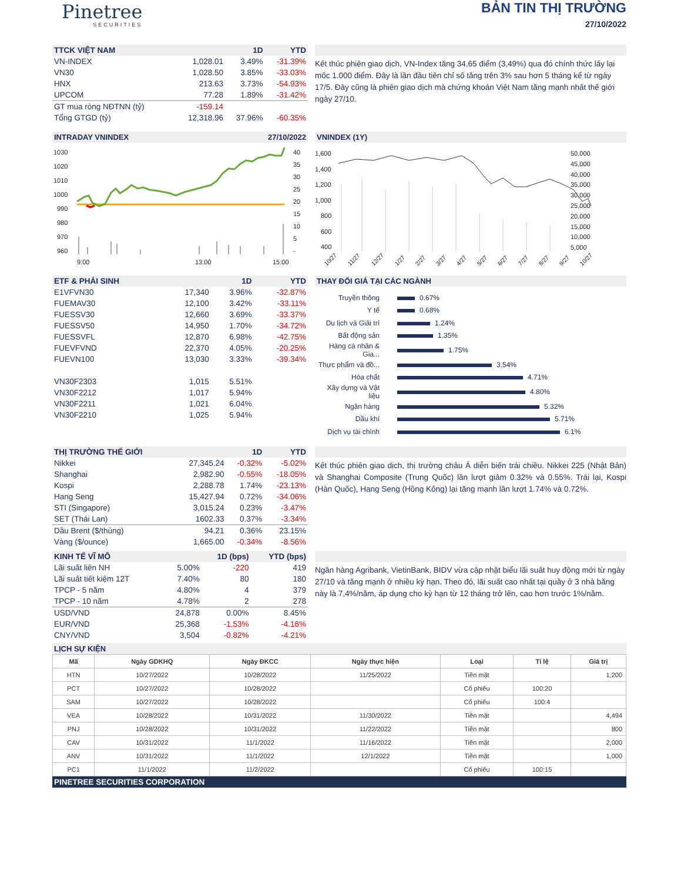Pinetree
SECURITIES
BẢN TIN THỊ TRƯỜNG
27/10/2022
| TTCK VIỆT NAM | | 1D | YTD |
| --- | --- | --- | --- |
| VN-INDEX | 1,028.01 | 3.49% | -31.39% |
| VN30 | 1,028.50 | 3.85% | -33.03% |
| HNX | 213.63 | 3.73% | -54.93% |
| UPCOM | 77.28 | 1.89% | -31.42% |
| GT mua ròng NĐTNN (tỷ) | -159.14 | | |
| Tổng GTGD (tỷ) | 12,318.96 | 37.96% | -60.35% |
Kết thúc phiên giao dịch, VN-Index tăng 34,65 điểm (3,49%) qua đó chính thức lấy lại mốc 1.000 điểm. Đây là lần đầu tiên chỉ số tăng trên 3% sau hơn 5 tháng kể từ ngày 17/5. Đây cũng là phiên giao dịch mà chứng khoán Việt Nam tăng mạnh nhất thế giới ngày 27/10.
INTRADAY VNINDEX 27/10/2022
1030
1020
1010
1000
990
980
970
960
40
35
30
25
20
15
10
5
-
9:00
13:00
15:00
VNINDEX (1Y)
1,600
1,400
1,200
1,000
800
600
400
50,000
45,000
40,000
35,000
30,000
25,000
20,000
15,000
10,000
5,000
10/27
11/27
12/27
1/27
2/27
3/27
4/27
5/27
6/27
7/27
8/27
9/27
10/27
| ETF & PHÁI SINH | | 1D | YTD |
| --- | --- | --- | --- |
| E1VFVN30 | 17,340 | 3.96% | -32.87% |
| FUEMAV30 | 12,100 | 3.42% | -33.11% |
| FUESSV30 | 12,660 | 3.69% | -33.37% |
| FUESSV50 | 14,950 | 1.70% | -34.72% |
| FUESSVFL | 12,870 | 6.98% | -42.75% |
| FUEVFVND | 22,370 | 4.05% | -20.25% |
| FUEVN100 | 13,030 | 3.33% | -39.34% |
| VN30F2303 | 1,015 | 5.51% | |
| VN30F2212 | 1,017 | 5.94% | |
| VN30F2211 | 1,021 | 6.04% | |
| VN30F2210 | 1,025 | 5.94% | |
THAY ĐỔI GIÁ TẠI CÁC NGÀNH
| Truyền thông | 0.67% |
| Y tế | 0.68% |
| Du lịch và Giải trí | 1.24% |
| Bất động sản | 1.35% |
| Hàng cá nhân & Gia... | 1.75% |
| Thực phẩm và đồ... | 3.54% |
| Hóa chất | 4.71% |
| Xây dựng và Vật liệu | 4.80% |
| Ngân hàng | 5.32% |
| Dầu khí | 5.71% |
| Dịch vụ tài chính | 6.1% |
| THỊ TRƯỜNG THẾ GIỚI | | 1D | YTD |
| --- | --- | --- | --- |
| Nikkei | 27,345.24 | -0.32% | -5.02% |
| Shanghai | 2,982.90 | -0.55% | -18.05% |
| Kospi | 2,288.78 | 1.74% | -23.13% |
| Hang Seng | 15,427.94 | 0.72% | -34.06% |
| STI (Singapore) | 3,015.24 | 0.23% | -3.47% |
| SET (Thái Lan) | 1602.33 | 0.37% | -3.34% |
| Dầu Brent ($/thùng) | 94.21 | 0.36% | 23.15% |
| Vàng ($/ounce) | 1,665.00 | -0.34% | -8.56% |
Kết thúc phiên giao dịch, thị trường châu Á diễn biến trái chiều. Nikkei 225 (Nhật Bản) và Shanghai Composite (Trung Quốc) lần lượt giảm 0.32% và 0.55%. Trái lại, Kospi (Hàn Quốc), Hang Seng (Hồng Kông) lại tăng mạnh lần lượt 1.74% và 0.72%.
| KINH TẾ VĨ MÔ | | 1D (bps) | YTD (bps) |
| --- | --- | --- | --- |
| Lãi suất liên NH | 5.00% | -220 | 419 |
| Lãi suất tiết kiệm 12T | 7.40% | 80 | 180 |
| TPCP - 5 năm | 4.80% | 4 | 379 |
| TPCP - 10 năm | 4.78% | 2 | 278 |
| USD/VND | 24,878 | 0.00% | 8.45% |
| EUR/VND | 25,368 | -1.53% | -4.16% |
| CNY/VND | 3,504 | -0.82% | -4.21% |
Ngân hàng Agribank, VietinBank, BIDV vừa cập nhật biểu lãi suất huy động mới từ ngày 27/10 và tăng mạnh ở nhiều kỳ hạn. Theo đó, lãi suất cao nhất tại quầy ở 3 nhà băng này là 7,4%/năm, áp dụng cho kỳ hạn từ 12 tháng trở lên, cao hơn trước 1%/năm.
LỊCH SỰ KIỆN
| Mã | Ngày GDKHQ | Ngày ĐKCC | Ngày thực hiện | Loại | Tỉ lệ | Giá trị |
| --- | --- | --- | --- | --- | --- | --- |
| HTN | 10/27/2022 | 10/28/2022 | 11/25/2022 | Tiền mặt | | 1,200 |
| PCT | 10/27/2022 | 10/28/2022 | | Cổ phiếu | 100:20 | |
| SAM | 10/27/2022 | 10/28/2022 | | Cổ phiếu | 100:4 | |
| VEA | 10/28/2022 | 10/31/2022 | 11/30/2022 | Tiền mặt | | 4,494 |
| PNJ | 10/28/2022 | 10/31/2022 | 11/22/2022 | Tiền mặt | | 800 |
| CAV | 10/31/2022 | 11/1/2022 | 11/16/2022 | Tiền mặt | | 2,000 |
| ANV | 10/31/2022 | 11/1/2022 | 12/1/2022 | Tiền mặt | | 1,000 |
| PC1 | 11/1/2022 | 11/2/2022 | | Cổ phiếu | 100:15 | |
PINETREE SECURITIES CORPORATION